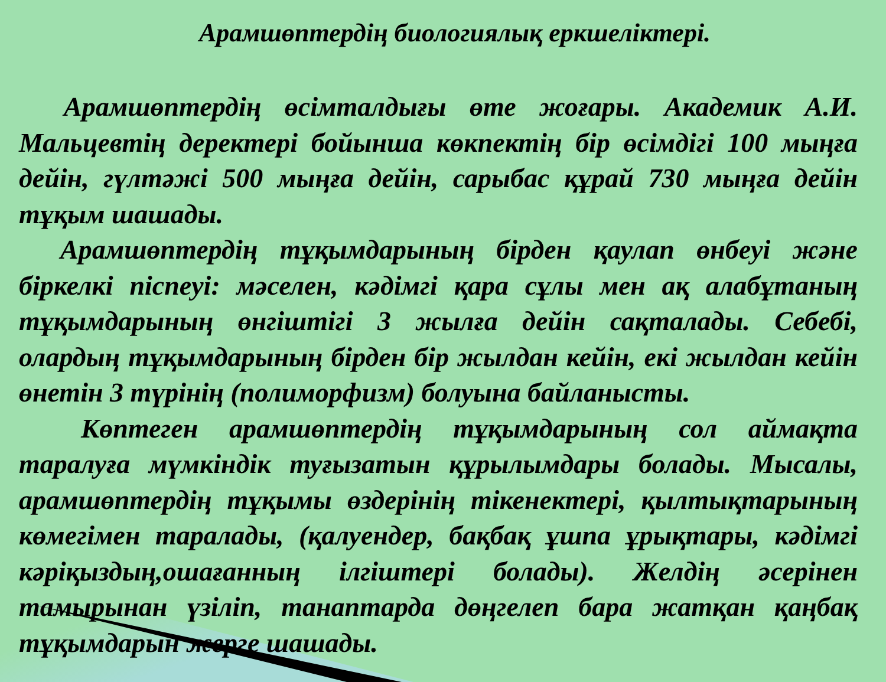Арамшөптердің биологиялық еркшеліктері.
Арамшөптердің өсімталдығы өте жоғары. Академик А.И. Мальцевтің деректері бойынша көкпектің бір өсімдігі 100 мыңға дейін, гүлтәжі 500 мыңға дейін, сарыбас құрай 730 мыңға дейін тұқым шашады.
Арамшөптердің тұқымдарының бірден қаулап өнбеуі және біркелкі піспеуі: мәселен, кәдімгі қара сұлы мен ақ алабұтаның тұқымдарының өнгіштігі 3 жылға дейін сақталады. Себебі, олардың тұқымдарының бірден бір жылдан кейін, екі жылдан кейін өнетін 3 түрінің (полиморфизм) болуына байланысты.
Көптеген арамшөптердің тұқымдарының сол аймақта таралуға мүмкіндік туғызатын құрылымдары болады. Мысалы, арамшөптердің тұқымы өздерінің тікенектері, қылтықтарының көмегімен таралады, (қалуендер, бақбақ ұшпа ұрықтары, кәдімгі кәріқыздың,ошағанның ілгіштері болады). Желдің әсерінен тамырынан үзіліп, танаптарда дөңгелеп бара жатқан қаңбақ тұқымдарын жерге шашады.